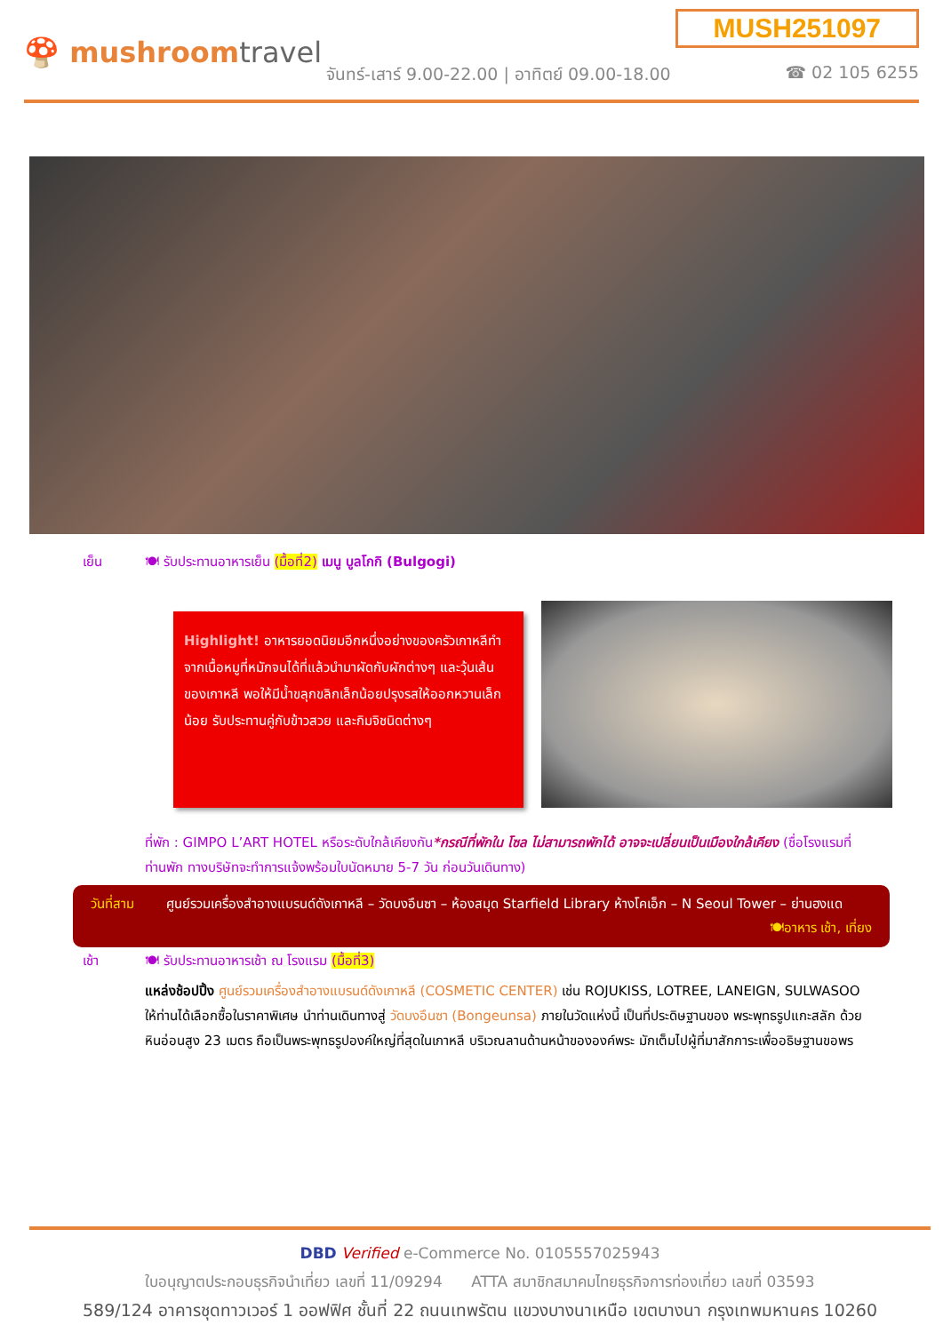MUSH251097
🍄 mushroomtravel
จันทร์-เสาร์ 9.00-22.00 | อาทิตย์ 09.00-18.00
☎ 02 105 6255
เย็น 🍽 รับประทานอาหารเย็น (มื้อที่2) เมนู บูลโกกิ (Bulgogi)
Highlight! อาหารยอดนิยมอีกหนึ่งอย่างของครัวเกาหลีทำจากเนื้อหมูที่หมักจนได้ที่แล้วนำมาผัดกับผักต่างๆ และวุ้นเส้นของเกาหลี พอให้มีน้ำขลุกขลิกเล็กน้อยปรุงรสให้ออกหวานเล็กน้อย รับประทานคู่กับข้าวสวย และกิมจิชนิดต่างๆ
ที่พัก : GIMPO L’ART HOTEL หรือระดับใกล้เคียงกัน*กรณีที่พักใน โซล ไม่สามารถพักได้ อาจจะเปลี่ยนเป็นเมืองใกล้เคียง (ชื่อโรงแรมที่ท่านพัก ทางบริษัทจะทำการแจ้งพร้อมใบนัดหมาย 5-7 วัน ก่อนวันเดินทาง)
วันที่สาม ศูนย์รวมเครื่องสำอางแบรนด์ดังเกาหลี – วัดบงอึนซา – ห้องสมุด Starfield Library ห้างโคเอ็ก – N Seoul Tower – ย่านฮงแด 🍽อาหาร เช้า, เที่ยง
เช้า 🍽 รับประทานอาหารเช้า ณ โรงแรม (มื้อที่3)
แหล่งช้อปปิ้ง ศูนย์รวมเครื่องสำอางแบรนด์ดังเกาหลี (COSMETIC CENTER) เช่น ROJUKISS, LOTREE, LANEIGN, SULWASOO ให้ท่านได้เลือกซื้อในราคาพิเศษ นำท่านเดินทางสู่ วัดบงอึนซา (Bongeunsa) ภายในวัดแห่งนี้ เป็นที่ประดิษฐานของ พระพุทธรูปแกะสลัก ด้วยหินอ่อนสูง 23 เมตร ถือเป็นพระพุทธรูปองค์ใหญ่ที่สุดในเกาหลี บริเวณลานด้านหน้าขององค์พระ มักเต็มไปผู้ที่มาสักการะเพื่ออธิษฐานขอพร
DBD Verified e-Commerce No. 0105557025943
ใบอนุญาตประกอบธุรกิจนำเที่ยว เลขที่ 11/09294 ATTA สมาชิกสมาคมไทยธุรกิจการท่องเที่ยว เลขที่ 03593
589/124 อาคารชุดทาวเวอร์ 1 ออฟฟิศ ชั้นที่ 22 ถนนเทพรัตน แขวงบางนาเหนือ เขตบางนา กรุงเทพมหานคร 10260